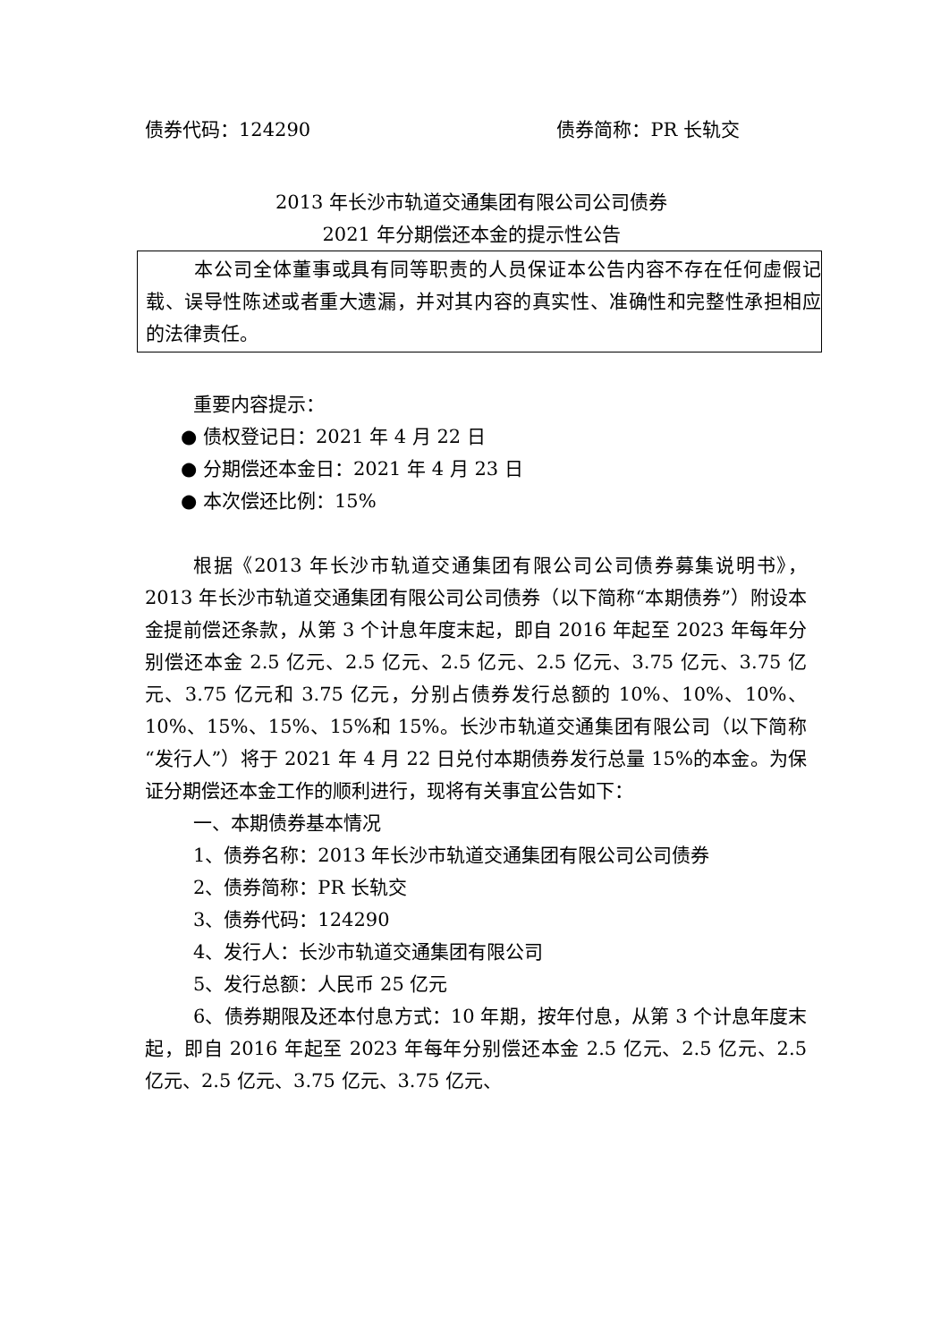债券代码：124290 债券简称：PR 长轨交
2013 年长沙市轨道交通集团有限公司公司债券
2021 年分期偿还本金的提示性公告
本公司全体董事或具有同等职责的人员保证本公告内容不存在任何虚假记载、误导性陈述或者重大遗漏，并对其内容的真实性、准确性和完整性承担相应的法律责任。
重要内容提示：
● 债权登记日：2021 年 4 月 22 日
● 分期偿还本金日：2021 年 4 月 23 日
● 本次偿还比例：15%
根据《2013 年长沙市轨道交通集团有限公司公司债券募集说明书》，2013 年长沙市轨道交通集团有限公司公司债券（以下简称“本期债券”）附设本金提前偿还条款，从第 3 个计息年度末起，即自 2016 年起至 2023 年每年分别偿还本金 2.5 亿元、2.5 亿元、2.5 亿元、2.5 亿元、3.75 亿元、3.75 亿元、3.75 亿元和 3.75 亿元，分别占债券发行总额的 10%、10%、10%、10%、15%、15%、15%和 15%。长沙市轨道交通集团有限公司（以下简称“发行人”）将于 2021 年 4 月 22 日兑付本期债券发行总量 15%的本金。为保证分期偿还本金工作的顺利进行，现将有关事宜公告如下：
一、本期债券基本情况
1、债券名称：2013 年长沙市轨道交通集团有限公司公司债券
2、债券简称：PR 长轨交
3、债券代码：124290
4、发行人：长沙市轨道交通集团有限公司
5、发行总额：人民币 25 亿元
6、债券期限及还本付息方式：10 年期，按年付息，从第 3 个计息年度末起，即自 2016 年起至 2023 年每年分别偿还本金 2.5 亿元、2.5 亿元、2.5 亿元、2.5 亿元、3.75 亿元、3.75 亿元、